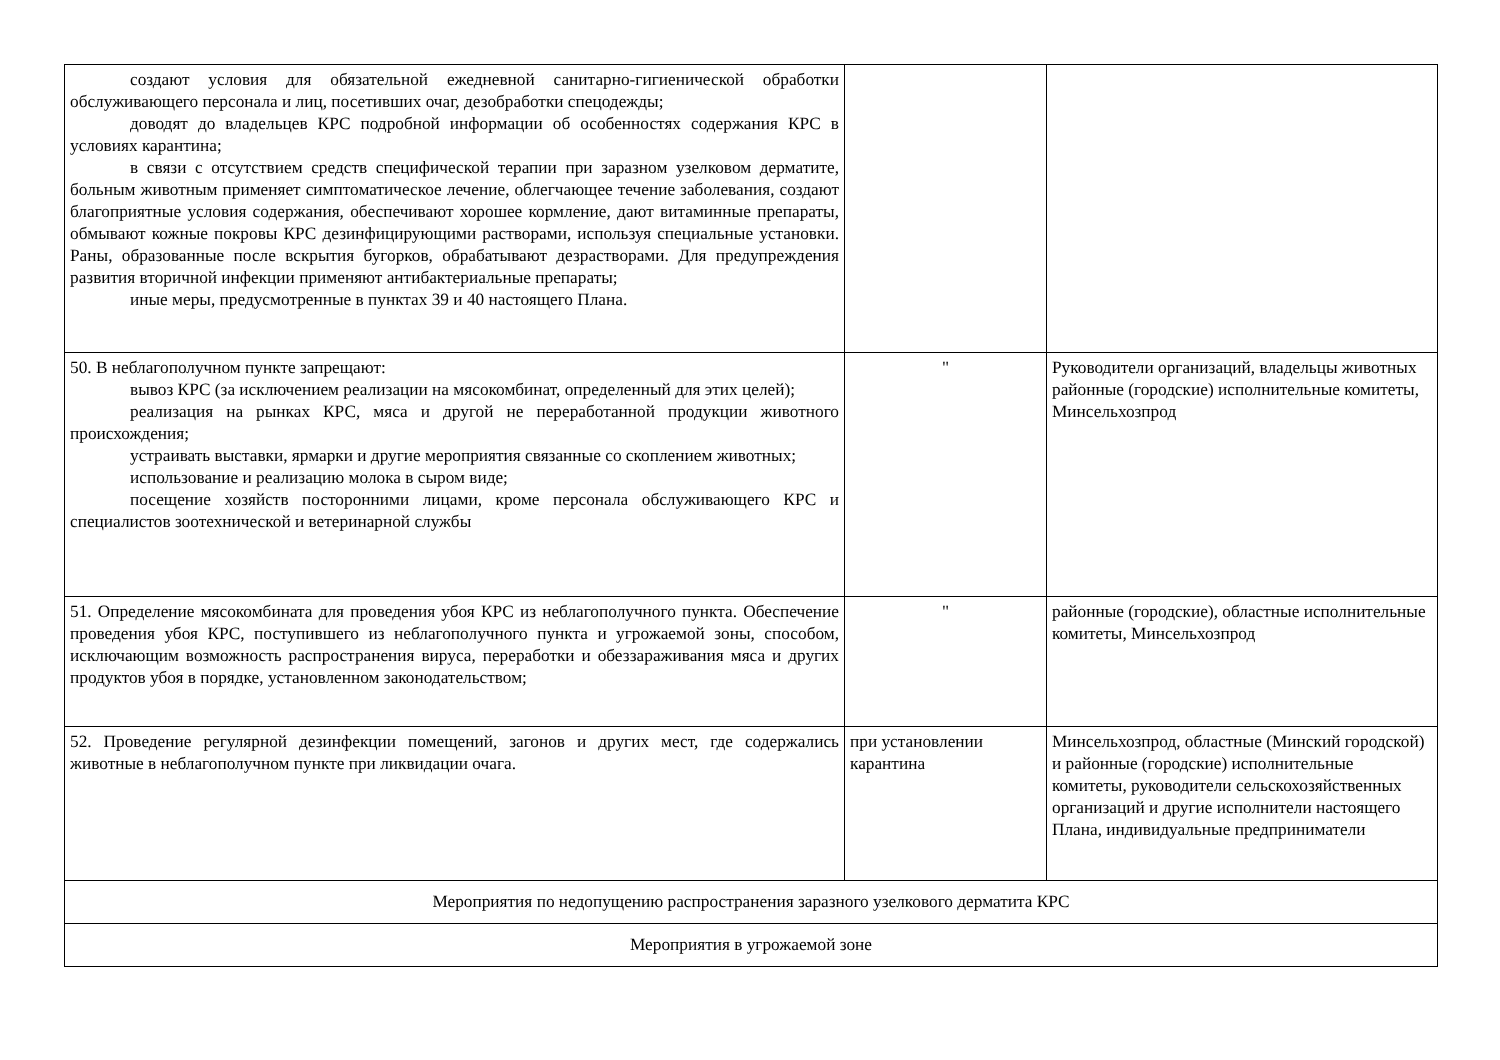| создают условия для обязательной ежедневной санитарно-гигиенической обработки обслуживающего персонала и лиц, посетивших очаг, дезобработки спецодежды; доводят до владельцев КРС подробной информации об особенностях содержания КРС в условиях карантина; в связи с отсутствием средств специфической терапии при заразном узелковом дерматите, больным животным применяет симптоматическое лечение, облегчающее течение заболевания, создают благоприятные условия содержания, обеспечивают хорошее кормление, дают витаминные препараты, обмывают кожные покровы КРС дезинфицирующими растворами, используя специальные установки. Раны, образованные после вскрытия бугорков, обрабатывают дезрастворами. Для предупреждения развития вторичной инфекции применяют антибактериальные препараты; иные меры, предусмотренные в пунктах 39 и 40 настоящего Плана. | | |
| 50. В неблагополучном пункте запрещают: вывоз КРС (за исключением реализации на мясокомбинат, определенный для этих целей); реализация на рынках КРС, мяса и другой не переработанной продукции животного происхождения; устраивать выставки, ярмарки и другие мероприятия связанные со скоплением животных; использование и реализацию молока в сыром виде; посещение хозяйств посторонними лицами, кроме персонала обслуживающего КРС и специалистов зоотехнической и ветеринарной службы | " | Руководители организаций, владельцы животных районные (городские) исполнительные комитеты, Минсельхозпрод |
| 51. Определение мясокомбината для проведения убоя КРС из неблагополучного пункта. Обеспечение проведения убоя КРС, поступившего из неблагополучного пункта и угрожаемой зоны, способом, исключающим возможность распространения вируса, переработки и обеззараживания мяса и других продуктов убоя в порядке, установленном законодательством; | " | районные (городские), областные исполнительные комитеты, Минсельхозпрод |
| 52. Проведение регулярной дезинфекции помещений, загонов и других мест, где содержались животные в неблагополучном пункте при ликвидации очага. | при установлении карантина | Минсельхозпрод, областные (Минский городской) и районные (городские) исполнительные комитеты, руководители сельскохозяйственных организаций и другие исполнители настоящего Плана, индивидуальные предприниматели |
| Мероприятия по недопущению распространения заразного узелкового дерматита КРС | | |
| Мероприятия в угрожаемой зоне | | |